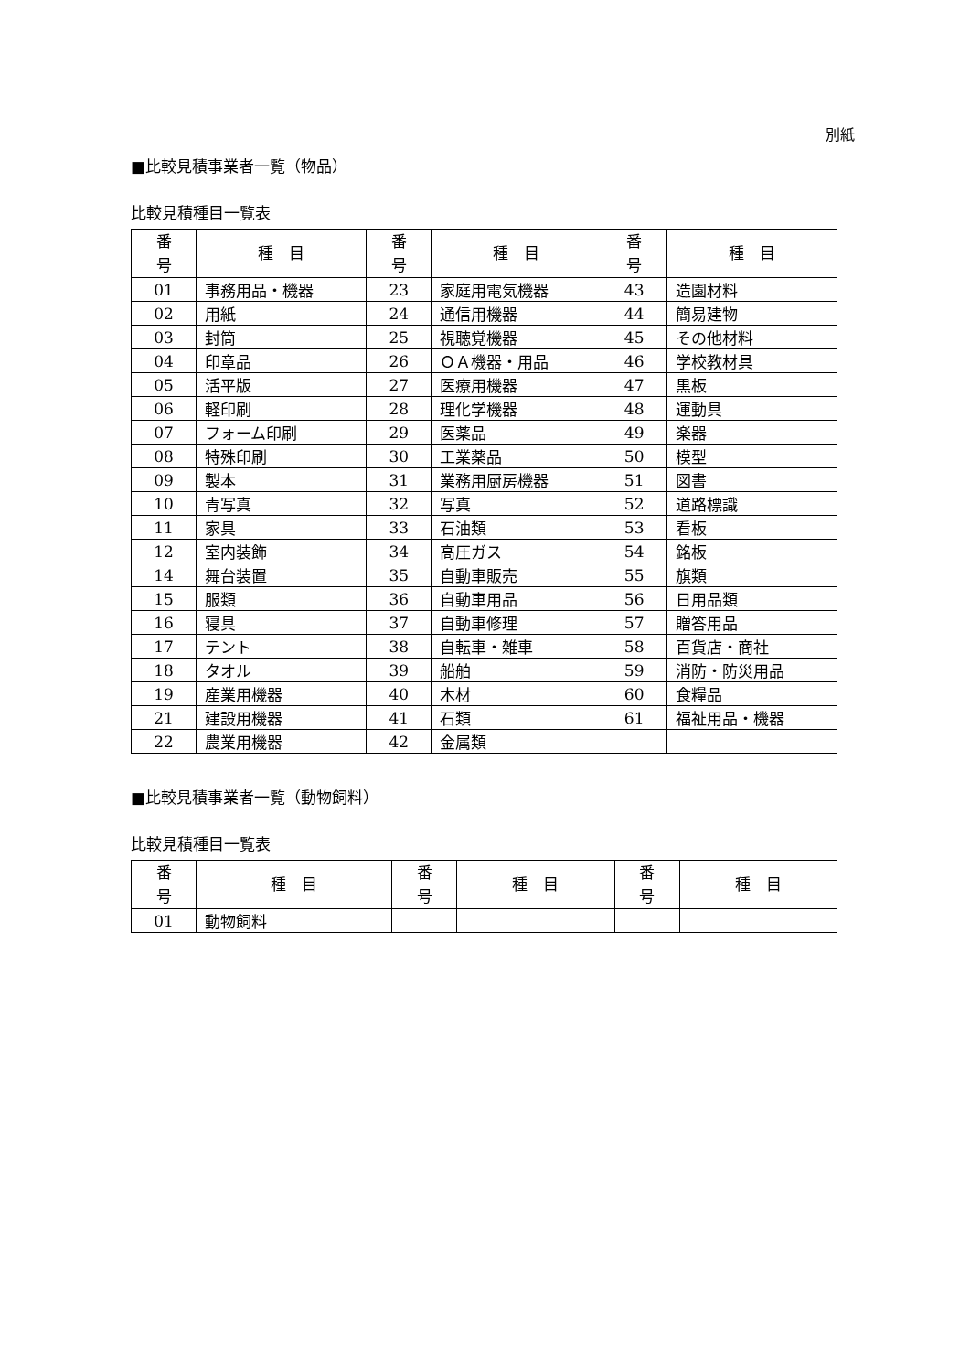別紙
■比較見積事業者一覧（物品）
比較見積種目一覧表
| 番 号 | 種 目 | 番 号 | 種 目 | 番 号 | 種 目 |
| --- | --- | --- | --- | --- | --- |
| 01 | 事務用品・機器 | 23 | 家庭用電気機器 | 43 | 造園材料 |
| 02 | 用紙 | 24 | 通信用機器 | 44 | 簡易建物 |
| 03 | 封筒 | 25 | 視聴覚機器 | 45 | その他材料 |
| 04 | 印章品 | 26 | ＯＡ機器・用品 | 46 | 学校教材具 |
| 05 | 活平版 | 27 | 医療用機器 | 47 | 黒板 |
| 06 | 軽印刷 | 28 | 理化学機器 | 48 | 運動具 |
| 07 | フォーム印刷 | 29 | 医薬品 | 49 | 楽器 |
| 08 | 特殊印刷 | 30 | 工業薬品 | 50 | 模型 |
| 09 | 製本 | 31 | 業務用厨房機器 | 51 | 図書 |
| 10 | 青写真 | 32 | 写真 | 52 | 道路標識 |
| 11 | 家具 | 33 | 石油類 | 53 | 看板 |
| 12 | 室内装飾 | 34 | 高圧ガス | 54 | 銘板 |
| 14 | 舞台装置 | 35 | 自動車販売 | 55 | 旗類 |
| 15 | 服類 | 36 | 自動車用品 | 56 | 日用品類 |
| 16 | 寝具 | 37 | 自動車修理 | 57 | 贈答用品 |
| 17 | テント | 38 | 自転車・雑車 | 58 | 百貨店・商社 |
| 18 | タオル | 39 | 船舶 | 59 | 消防・防災用品 |
| 19 | 産業用機器 | 40 | 木材 | 60 | 食糧品 |
| 21 | 建設用機器 | 41 | 石類 | 61 | 福祉用品・機器 |
| 22 | 農業用機器 | 42 | 金属類 | | |
■比較見積事業者一覧（動物飼料）
比較見積種目一覧表
| 番 号 | 種 目 | 番 号 | 種 目 | 番 号 | 種 目 |
| --- | --- | --- | --- | --- | --- |
| 01 | 動物飼料 | | | | |